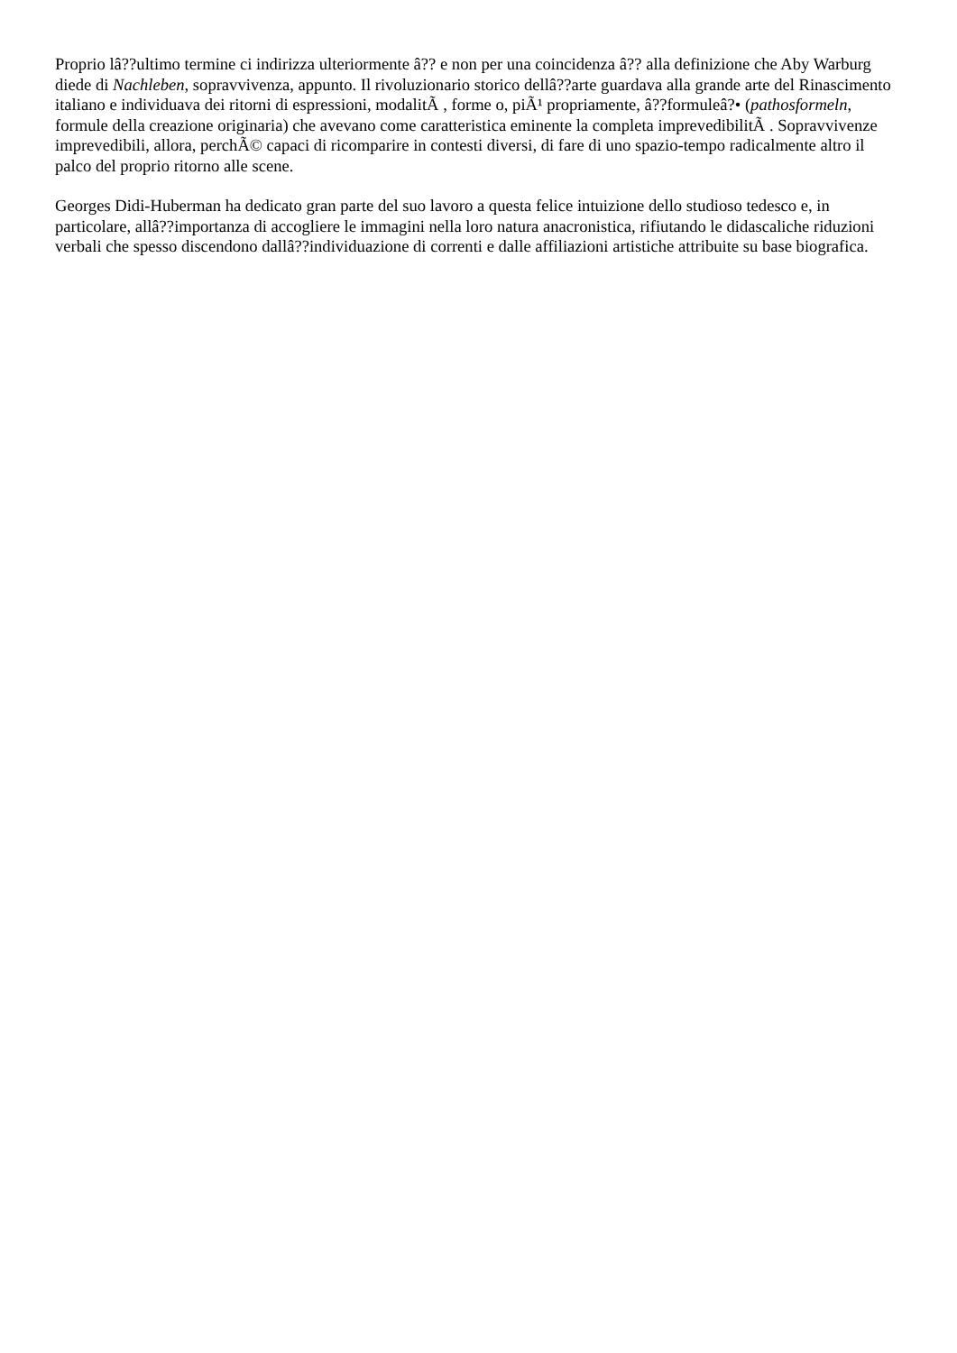Proprio lâ??ultimo termine ci indirizza ulteriormente â?? e non per una coincidenza â?? alla definizione che Aby Warburg diede di Nachleben, sopravvivenza, appunto. Il rivoluzionario storico dellâ??arte guardava alla grande arte del Rinascimento italiano e individuava dei ritorni di espressioni, modalitÃ , forme o, piÃ¹ propriamente, â??formuleâ?• (pathosformeln, formule della creazione originaria) che avevano come caratteristica eminente la completa imprevedibilitÃ . Sopravvivenze imprevedibili, allora, perchÃ© capaci di ricomparire in contesti diversi, di fare di uno spazio-tempo radicalmente altro il palco del proprio ritorno alle scene.
Georges Didi-Huberman ha dedicato gran parte del suo lavoro a questa felice intuizione dello studioso tedesco e, in particolare, allâ??importanza di accogliere le immagini nella loro natura anacronistica, rifiutando le didascaliche riduzioni verbali che spesso discendono dallâ??individuazione di correnti e dalle affiliazioni artistiche attribuite su base biografica.